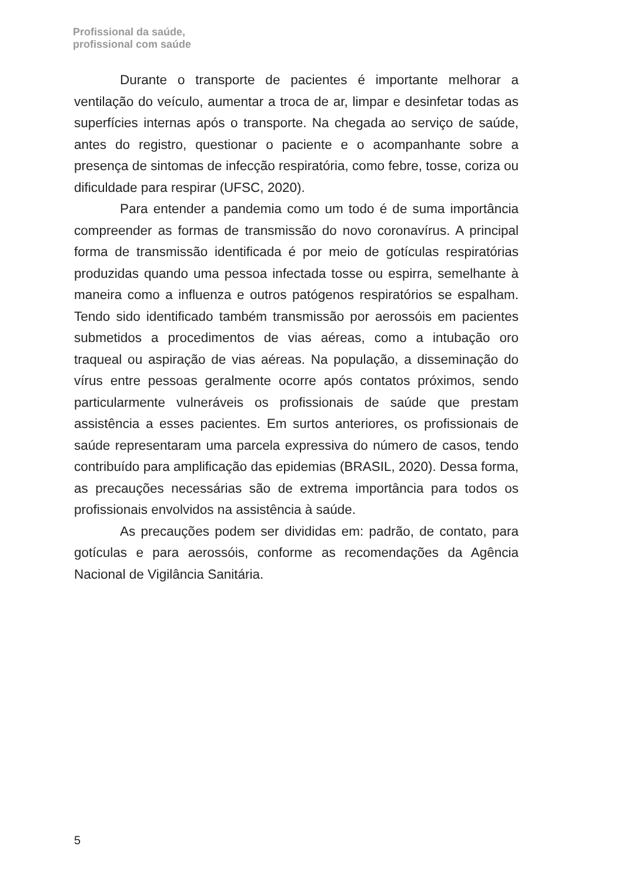Profissional da saúde,
profissional com saúde
Durante o transporte de pacientes é importante melhorar a ventilação do veículo, aumentar a troca de ar, limpar e desinfetar todas as superfícies internas após o transporte. Na chegada ao serviço de saúde, antes do registro, questionar o paciente e o acompanhante sobre a presença de sintomas de infecção respiratória, como febre, tosse, coriza ou dificuldade para respirar (UFSC, 2020).
Para entender a pandemia como um todo é de suma importância compreender as formas de transmissão do novo coronavírus. A principal forma de transmissão identificada é por meio de gotículas respiratórias produzidas quando uma pessoa infectada tosse ou espirra, semelhante à maneira como a influenza e outros patógenos respiratórios se espalham. Tendo sido identificado também transmissão por aerossóis em pacientes submetidos a procedimentos de vias aéreas, como a intubação oro traqueal ou aspiração de vias aéreas. Na população, a disseminação do vírus entre pessoas geralmente ocorre após contatos próximos, sendo particularmente vulneráveis os profissionais de saúde que prestam assistência a esses pacientes. Em surtos anteriores, os profissionais de saúde representaram uma parcela expressiva do número de casos, tendo contribuído para amplificação das epidemias (BRASIL, 2020). Dessa forma, as precauções necessárias são de extrema importância para todos os profissionais envolvidos na assistência à saúde.
As precauções podem ser divididas em: padrão, de contato, para gotículas e para aerossóis, conforme as recomendações da Agência Nacional de Vigilância Sanitária.
5